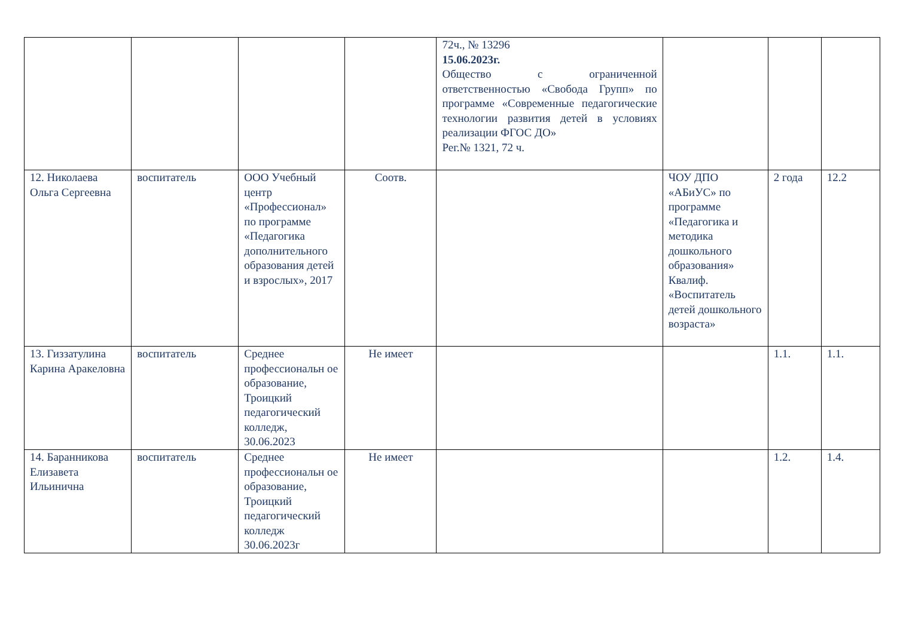| | | | | 72ч., № 13296 15.06.2023г. Общество с ограниченной ответственностью «Свобода Групп» по программе «Современные педагогические технологии развития детей в условиях реализации ФГОС ДО» Рег.№ 1321, 72 ч. | | | |
| 12. Николаева Ольга Сергеевна | воспитатель | ООО Учебный центр «Профессионал» по программе «Педагогика дополнительного образования детей и взрослых», 2017 | Соотв. | | ЧОУ ДПО «АБиУС» по программе «Педагогика и методика дошкольного образования» Квалиф. «Воспитатель детей дошкольного возраста» | 2 года | 12.2 |
| 13. Гиззатулина Карина Аракеловна | воспитатель | Среднее профессиональн ое образование, Троицкий педагогический колледж, 30.06.2023 | Не имеет | | | 1.1. | 1.1. |
| 14. Баранникова Елизавета Ильинична | воспитатель | Среднее профессиональн ое образование, Троицкий педагогический колледж 30.06.2023г | Не имеет | | | 1.2. | 1.4. |